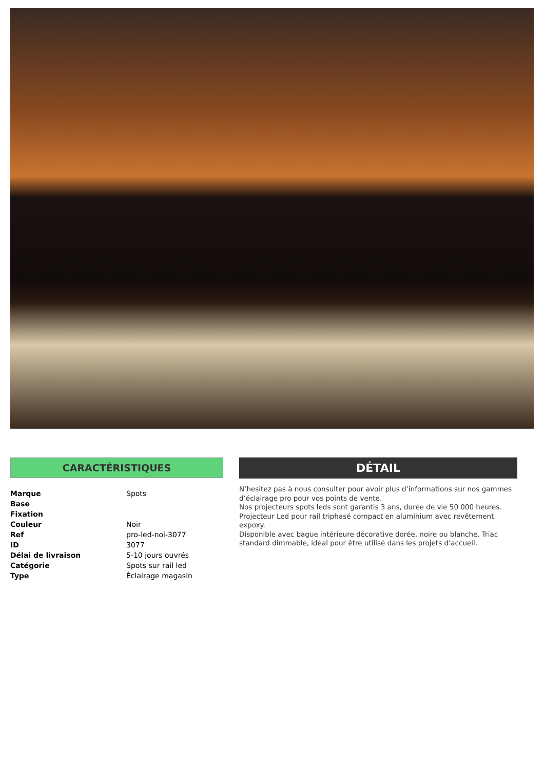CARACTÉRISTIQUES
| Marque | Spots |
| Base | |
| Fixation | |
| Couleur | Noir |
| Ref | pro-led-noi-3077 |
| ID | 3077 |
| Délai de livraison | 5-10 jours ouvrés |
| Catégorie | Spots sur rail led |
| Type | Éclairage magasin |
DÉTAIL
N’hesitez pas à nous consulter pour avoir plus d’informations sur nos gammes d’éclairage pro pour vos points de vente.
Nos projecteurs spots leds sont garantis 3 ans, durée de vie 50 000 heures.
Projecteur Led pour rail triphasé compact en aluminium avec revêtement expoxy.
Disponible avec bague intérieure décorative dorée, noire ou blanche. Triac standard dimmable, idéal pour être utilisé dans les projets d’accueil.